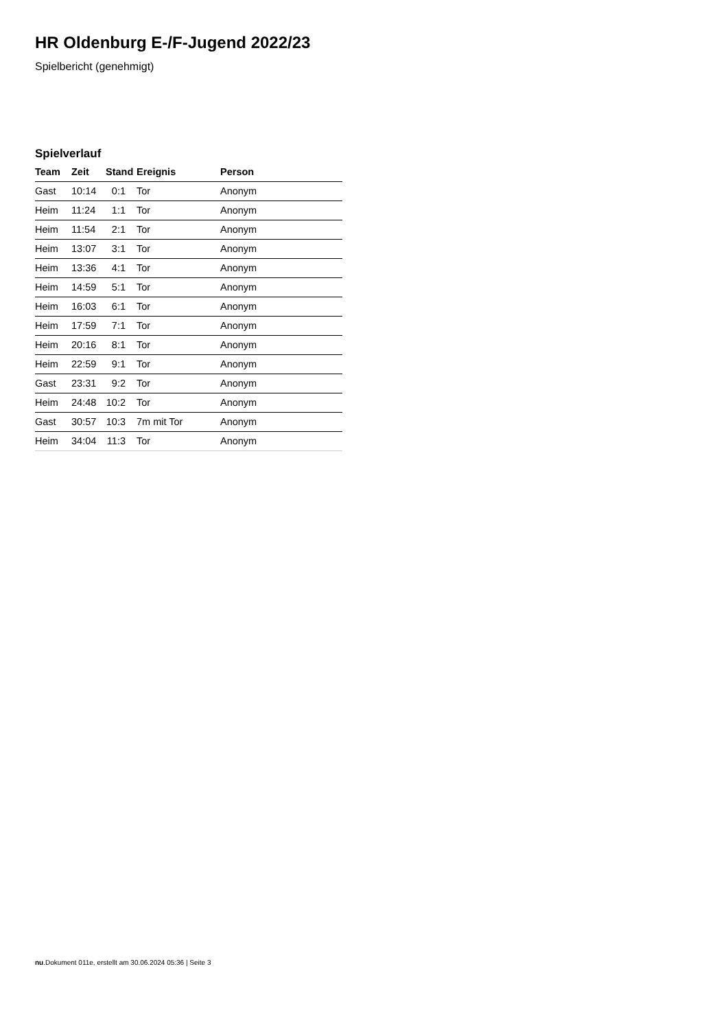HR Oldenburg E-/F-Jugend 2022/23
Spielbericht (genehmigt)
Spielverlauf
| Team | Zeit | Stand | Ereignis | Person |
| --- | --- | --- | --- | --- |
| Gast | 10:14 | 0:1 | Tor | Anonym |
| Heim | 11:24 | 1:1 | Tor | Anonym |
| Heim | 11:54 | 2:1 | Tor | Anonym |
| Heim | 13:07 | 3:1 | Tor | Anonym |
| Heim | 13:36 | 4:1 | Tor | Anonym |
| Heim | 14:59 | 5:1 | Tor | Anonym |
| Heim | 16:03 | 6:1 | Tor | Anonym |
| Heim | 17:59 | 7:1 | Tor | Anonym |
| Heim | 20:16 | 8:1 | Tor | Anonym |
| Heim | 22:59 | 9:1 | Tor | Anonym |
| Gast | 23:31 | 9:2 | Tor | Anonym |
| Heim | 24:48 | 10:2 | Tor | Anonym |
| Gast | 30:57 | 10:3 | 7m mit Tor | Anonym |
| Heim | 34:04 | 11:3 | Tor | Anonym |
nu.Dokument 011e, erstellt am 30.06.2024 05:36 | Seite 3